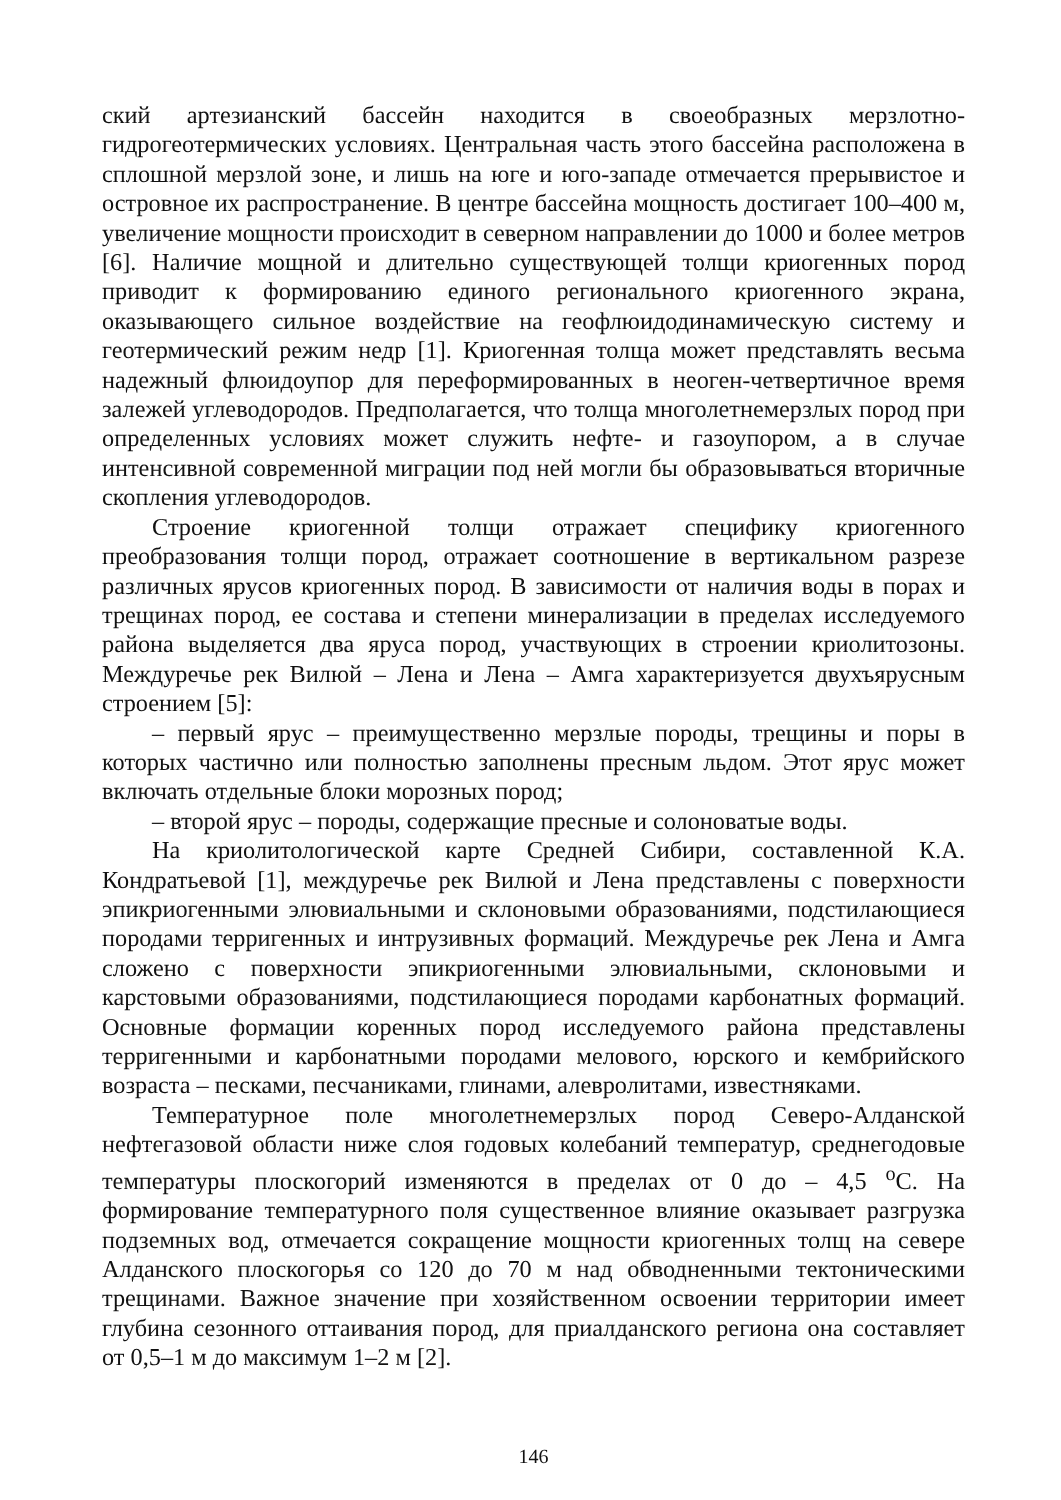ский артезианский бассейн находится в своеобразных мерзлотно-гидрогеотермических условиях. Центральная часть этого бассейна расположена в сплошной мерзлой зоне, и лишь на юге и юго-западе отмечается прерывистое и островное их распространение. В центре бассейна мощность достигает 100–400 м, увеличение мощности происходит в северном направлении до 1000 и более метров [6]. Наличие мощной и длительно существующей толщи криогенных пород приводит к формированию единого регионального криогенного экрана, оказывающего сильное воздействие на геофлюидодинамическую систему и геотермический режим недр [1]. Криогенная толща может представлять весьма надежный флюидоупор для переформированных в неоген-четвертичное время залежей углеводородов. Предполагается, что толща многолетнемерзлых пород при определенных условиях может служить нефте- и газоупором, а в случае интенсивной современной миграции под ней могли бы образовываться вторичные скопления углеводородов.
Строение криогенной толщи отражает специфику криогенного преобразования толщи пород, отражает соотношение в вертикальном разрезе различных ярусов криогенных пород. В зависимости от наличия воды в порах и трещинах пород, ее состава и степени минерализации в пределах исследуемого района выделяется два яруса пород, участвующих в строении криолитозоны. Междуречье рек Вилюй – Лена и Лена – Амга характеризуется двухъярусным строением [5]:
– первый ярус – преимущественно мерзлые породы, трещины и поры в которых частично или полностью заполнены пресным льдом. Этот ярус может включать отдельные блоки морозных пород;
– второй ярус – породы, содержащие пресные и солоноватые воды.
На криолитологической карте Средней Сибири, составленной К.А. Кондратьевой [1], междуречье рек Вилюй и Лена представлены с поверхности эпикриогенными элювиальными и склоновыми образованиями, подстилающиеся породами терригенных и интрузивных формаций. Междуречье рек Лена и Амга сложено с поверхности эпикриогенными элювиальными, склоновыми и карстовыми образованиями, подстилающиеся породами карбонатных формаций. Основные формации коренных пород исследуемого района представлены терригенными и карбонатными породами мелового, юрского и кембрийского возраста – песками, песчаниками, глинами, алевролитами, известняками.
Температурное поле многолетнемерзлых пород Северо-Алданской нефтегазовой области ниже слоя годовых колебаний температур, среднегодовые температуры плоскогорий изменяются в пределах от 0 до – 4,5 <sup>о</sup>С. На формирование температурного поля существенное влияние оказывает разгрузка подземных вод, отмечается сокращение мощности криогенных толщ на севере Алданского плоскогорья со 120 до 70 м над обводненными тектоническими трещинами. Важное значение при хозяйственном освоении территории имеет глубина сезонного оттаивания пород, для приалданского региона она составляет от 0,5–1 м до максимум 1–2 м [2].
146